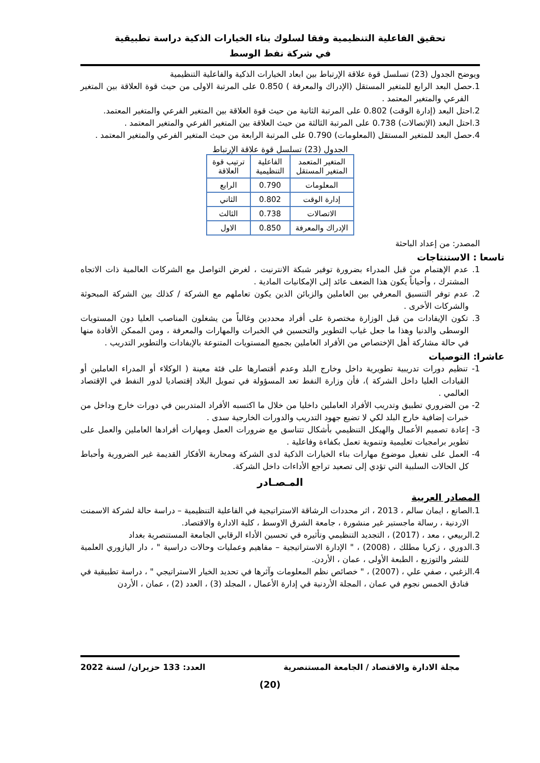تحقيق الفاعلية التنظيمية وفقا لسلوك بناء الخيارات الذكية دراسة تطبيقية
في شركة نفط الوسط
ويوضح الجدول (23) تسلسل قوة علاقة الإرتباط بين ابعاد الخيارات الذكية والفاعلية التنظيمية
1.حصل البعد الرابع للمتغير المستقل (الإدراك والمعرفة ) 0.850 على المرتبة الاولى من حيث قوة العلاقة بين المتغير الفرعي والمتغير المعتمد .
2.احتل البعد (إدارة الوقت) 0.802 على المرتبة الثانية من حيث قوة العلاقة بين المتغير الفرعي والمتغير المعتمد.
3.احتل البعد (الإتصالات) 0.738 على المرتبة الثالثة من حيث العلاقة بين المتغير الفرعي والمتغير المعتمد .
4.حصل البعد للمتغير المستقل (المعلومات) 0.790 على المرتبة الرابعة من حيث المتغير الفرعي والمتغير المعتمد .
الجدول (23) تسلسل قوة علاقة الإرتباط
| المتغير المتعمد المتغير المستقل | الفاعلية التنظيمية | ترتيب قوة العلاقة |
| --- | --- | --- |
| المعلومات | 0.790 | الرابع |
| إدارة الوقت | 0.802 | الثاني |
| الاتصالات | 0.738 | الثالث |
| الإدراك والمعرفة | 0.850 | الاول |
المصدر: من إعداد الباحثة
تاسعا : الاستنتاجات
1. عدم الإهتمام من قبل المدراء بضرورة توفير شبكة الانترنيت ، لغرض التواصل مع الشركات العالمية ذات الاتجاه المشترك ، وأحياناً يكون هذا الضعف عائد إلى الإمكانيات المادية .
2. عدم توفر التنسيق المعرفي بين العاملين والزبائن الذين يكون تعاملهم مع الشركة / كذلك بين الشركة المبحوثة والشركات الأخرى .
3. تكون الإيفادات من قبل الوزارة مختصرة على أفراد محددين وغالباً من يشغلون المناصب العليا دون المستويات الوسطى والدنيا وهذا ما جعل غياب التطوير والتحسين في الخبرات والمهارات والمعرفة ، ومن الممكن الأفادة منها في حالة مشاركة أهل الإختصاص من الأفراد العاملين بجميع المستويات المتنوعة بالإيفادات والتطوير التدريب .
عاشرا: التوصيات
1- تنظيم دورات تدريبية تطويرية داخل وخارج البلد وعدم أقتصارها على فئة معينة ( الوكلاء أو المدراء العاملين أو القيادات العليا داخل الشركة )، فأن وزارة النفط تعد المسؤولة في تمويل البلاد إقتصاديا لدور النفط في الإقتصاد العالمي .
2- من الضروري تطبيق وتدريب الأفراد العاملين داخليا من خلال ما اكتسبه الأفراد المتدربين في دورات خارج وداخل من خبرات إضافية خارج البلد لكي لا تضيع جهود التدريب والدورات الخارجية سدى .
3- إعادة تصميم الأعمال والهيكل التنظيمي بأشكال تتناسق مع ضرورات العمل ومهارات أفرادها العاملين والعمل على تطوير برامجيات تعليمية وتنموية تعمل بكفاءة وفاعلية .
4- العمل على تفعيل موضوع مهارات بناء الخيارات الذكية لدى الشركة ومحاربة الأفكار القديمة غير الضرورية وأحباط كل الحالات السلبية التي تؤدي إلى تصعيد تراجع الأداءات داخل الشركة.
المـصـادر
المصادر العربية
1.الصانع ، ايمان سالم ، 2013 ، اثر محددات الرشاقة الاستراتيجية في الفاعلية التنظيمية – دراسة حالة لشركة الاسمنت الاردنية ، رسالة ماجستير غير منشورة ، جامعة الشرق الاوسط ، كلية الادارة والاقتصاد.
2.الربيعي ، معد ، (2017) ، التجديد التنظيمي وتأثيره في تحسين الأداء الرقابي الجامعة المستنصرية بغداد
3.الدوري ، زكريا مطلك ، (2008) ، " الإدارة الاستراتيجية – مفاهيم وعمليات وحالات دراسية " ، دار اليازوري العلمية للنشر والتوزيع ، الطبعة الأولى ، عمان ، الأردن.
4.الزغبي ، صفي علي ، (2007) ، " خصائص نظم المعلومات وآثرها في تحديد الخيار الاستراتيجي " ، دراسة تطبيقية في فنادق الخمس نجوم في عمان ، المجلة الأردنية في إدارة الأعمال ، المجلد (3) ، العدد (2) ، عمان ، الأردن
مجلة الادارة والاقتصاد / الجامعة المستنصرية العدد: 133 حزيران/ لسنة 2022
(20)